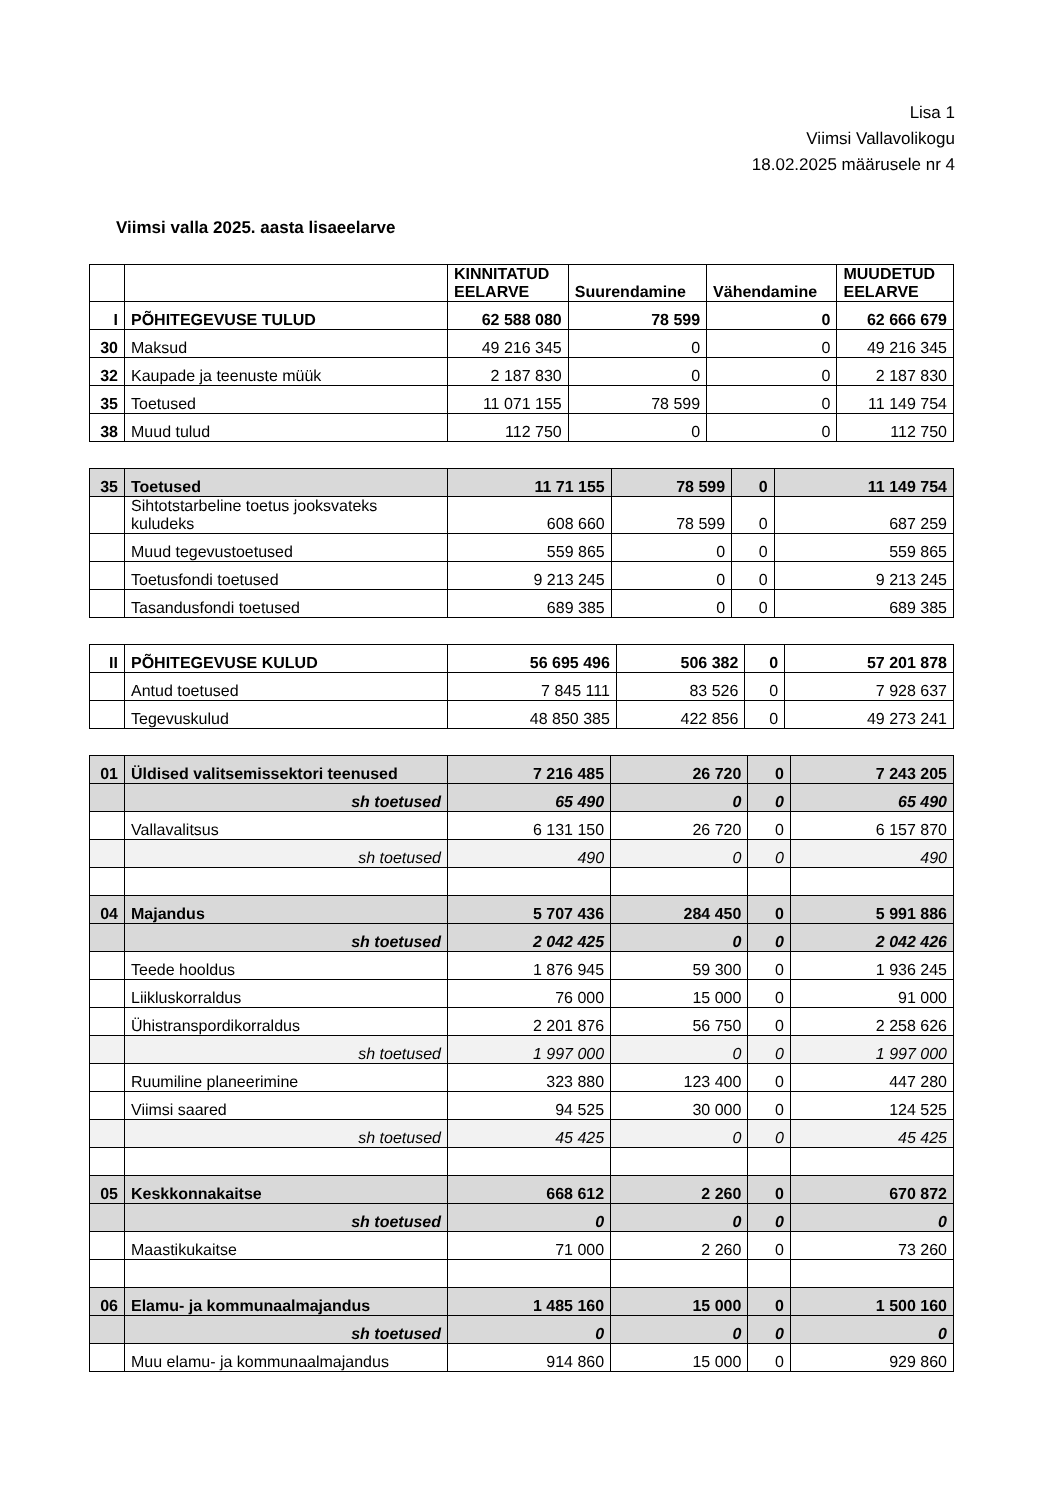Lisa 1
Viimsi Vallavolikogu
18.02.2025 määrusele nr 4
Viimsi valla 2025. aasta lisaeelarve
| | | KINNITATUD EELARVE | Suurendamine | Vähendamine | MUUDETUD EELARVE |
| --- | --- | --- | --- | --- | --- |
| I | PÕHITEGEVUSE TULUD | 62 588 080 | 78 599 | 0 | 62 666 679 |
| 30 | Maksud | 49 216 345 | 0 | 0 | 49 216 345 |
| 32 | Kaupade ja teenuste müük | 2 187 830 | 0 | 0 | 2 187 830 |
| 35 | Toetused | 11 071 155 | 78 599 | 0 | 11 149 754 |
| 38 | Muud tulud | 112 750 | 0 | 0 | 112 750 |
| 35 | Toetused | 11 71 155 | 78 599 | 0 | 11 149 754 |
| | Sihtotstarbeline toetus jooksvateks kuludeks | 608 660 | 78 599 | 0 | 687 259 |
| | Muud tegevustoetused | 559 865 | 0 | 0 | 559 865 |
| | Toetusfondi toetused | 9 213 245 | 0 | 0 | 9 213 245 |
| | Tasandusfondi toetused | 689 385 | 0 | 0 | 689 385 |
| II | PÕHITEGEVUSE KULUD | 56 695 496 | 506 382 | 0 | 57 201 878 |
| | Antud toetused | 7 845 111 | 83 526 | 0 | 7 928 637 |
| | Tegevuskulud | 48 850 385 | 422 856 | 0 | 49 273 241 |
| 01 | Üldised valitsemissektori teenused | 7 216 485 | 26 720 | 0 | 7 243 205 |
| | sh toetused | 65 490 | 0 | 0 | 65 490 |
| | Vallavalitsus | 6 131 150 | 26 720 | 0 | 6 157 870 |
| | sh toetused | 490 | 0 | 0 | 490 |
| 04 | Majandus | 5 707 436 | 284 450 | 0 | 5 991 886 |
| | sh toetused | 2 042 425 | 0 | 0 | 2 042 426 |
| | Teede hooldus | 1 876 945 | 59 300 | 0 | 1 936 245 |
| | Liikluskorraldus | 76 000 | 15 000 | 0 | 91 000 |
| | Ühistranspordikorraldus | 2 201 876 | 56 750 | 0 | 2 258 626 |
| | sh toetused | 1 997 000 | 0 | 0 | 1 997 000 |
| | Ruumiline planeerimine | 323 880 | 123 400 | 0 | 447 280 |
| | Viimsi saared | 94 525 | 30 000 | 0 | 124 525 |
| | sh toetused | 45 425 | 0 | 0 | 45 425 |
| 05 | Keskkonnakaitse | 668 612 | 2 260 | 0 | 670 872 |
| | sh toetused | 0 | 0 | 0 | 0 |
| | Maastikukaitse | 71 000 | 2 260 | 0 | 73 260 |
| 06 | Elamu- ja kommunaalmajandus | 1 485 160 | 15 000 | 0 | 1 500 160 |
| | sh toetused | 0 | 0 | 0 | 0 |
| | Muu elamu- ja kommunaalmajandus | 914 860 | 15 000 | 0 | 929 860 |